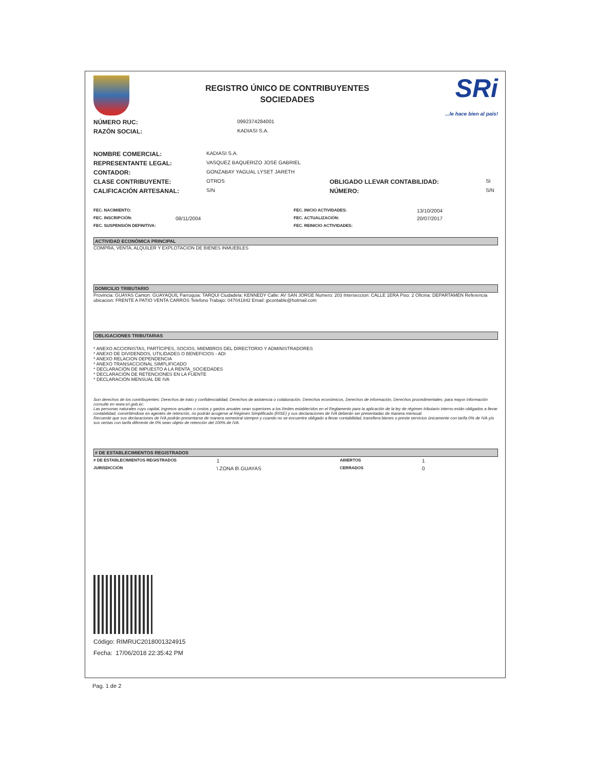REGISTRO ÚNICO DE CONTRIBUYENTES
SOCIEDADES
SRi...le hace bien al país!
| NÚMERO RUC: | 0992374284001 |
| RAZÓN SOCIAL: | KADIASI S.A. |
| NOMBRE COMERCIAL: | KADIASI S.A. | | |
| REPRESENTANTE LEGAL: | VASQUEZ BAQUERIZO JOSE GABRIEL | | |
| CONTADOR: | GONZABAY YAGUAL LYSET JARETH | | |
| CLASE CONTRIBUYENTE: | OTROS | OBLIGADO LLEVAR CONTABILIDAD: | SI |
| CALIFICACIÓN ARTESANAL: | S/N | NÚMERO: | S/N |
| FEC. NACIMIENTO: | | FEC. INICIO ACTIVIDADES: | 13/10/2004 |
| FEC. INSCRIPCIÓN: | 08/11/2004 | FEC. ACTUALIZACIÓN: | 20/07/2017 |
| FEC. SUSPENSIÓN DEFINITIVA: | | FEC. REINICIO ACTIVIDADES: | |
ACTIVIDAD ECONÓMICA PRINCIPAL
COMPRA, VENTA, ALQUILER Y EXPLOTACION DE BIENES INMUEBLES
DOMICILIO TRIBUTARIO
Provincia: GUAYAS Canton: GUAYAQUIL Parroquia: TARQUI Ciudadela: KENNEDY Calle: AV SAN JORGE Numero: 203 Interseccion: CALLE 1ERA Piso: 2 Oficina: DEPARTAMEN Referencia ubicacion: FRENTE A PATIO VENTA CARROS Telefono Trabajo: 047041842 Email: jpcontable@hotmail.com
OBLIGACIONES TRIBUTARIAS
* ANEXO ACCIONISTAS, PARTÍCIPES, SOCIOS, MIEMBROS DEL DIRECTORIO Y ADMINISTRADORES
* ANEXO DE DIVIDENDOS, UTILIDADES O BENEFICIOS - ADI
* ANEXO RELACION DEPENDENCIA
* ANEXO TRANSACCIONAL SIMPLIFICADO
* DECLARACIÓN DE IMPUESTO A LA RENTA_SOCIEDADES
* DECLARACIÓN DE RETENCIONES EN LA FUENTE
* DECLARACIÓN MENSUAL DE IVA
Son derechos de los contribuyentes: Derechos de trato y confidencialidad, Derechos de asistencia o colaboración, Derechos económicos, Derechos de información, Derechos procedimentales; para mayor información consulte en www.sri.gob.ec.
Las personas naturales cuyo capital, ingresos anuales o costos y gastos anuales sean superiores a los límites establecidos en el Reglamento para la aplicación de la ley de régimen tributario interno están obligados a llevar contabilidad, convirtiéndose en agentes de retención, no podrán acogerse al Régimen Simplificado (RISE) y sus declaraciones de IVA deberán ser presentadas de manera mensual.
Recuerde que sus declaraciones de IVA podrán presentarse de manera semestral siempre y cuando no se encuentre obligado a llevar contabilidad, transfiera bienes o preste servicios únicamente con tarifa 0% de IVA y/o sus ventas con tarifa diferente de 0% sean objeto de retención del 100% de IVA.
# DE ESTABLECIMIENTOS REGISTRADOS
| # DE ESTABLECIMIENTOS REGISTRADOS | 1 | ABIERTOS | 1 |
| JURISDICCIÓN | \ ZONA 8\ GUAYAS | CERRADOS | 0 |
Código: RIMRUC2018001324915
Fecha: 17/06/2018 22:35:42 PM
Pag. 1 de 2